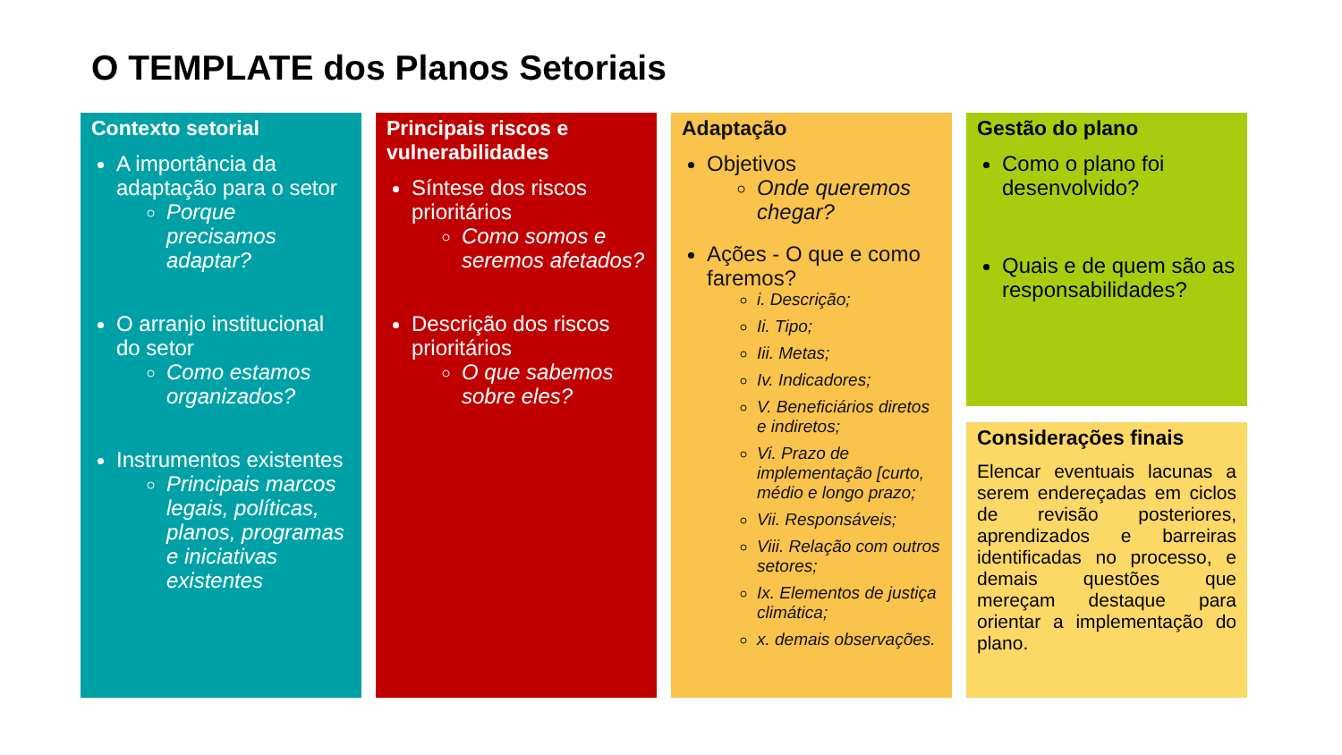O TEMPLATE dos Planos Setoriais
Contexto setorial
A importância da adaptação para o setor
Porque precisamos adaptar?
O arranjo institucional do setor
Como estamos organizados?
Instrumentos existentes
Principais marcos legais, políticas, planos, programas e iniciativas existentes
Principais riscos e vulnerabilidades
Síntese dos riscos prioritários
Como somos e seremos afetados?
Descrição dos riscos prioritários
O que sabemos sobre eles?
Adaptação
Objetivos
Onde queremos chegar?
Ações - O que e como faremos?
i. Descrição;
Ii. Tipo;
Iii. Metas;
Iv. Indicadores;
V. Beneficiários diretos e indiretos;
Vi. Prazo de implementação [curto, médio e longo prazo;
Vii. Responsáveis;
Viii. Relação com outros setores;
Ix. Elementos de justiça climática;
x. demais observações.
Gestão do plano
Como o plano foi desenvolvido?
Quais e de quem são as responsabilidades?
Considerações finais
Elencar eventuais lacunas a serem endereçadas em ciclos de revisão posteriores, aprendizados e barreiras identificadas no processo, e demais questões que mereçam destaque para orientar a implementação do plano.